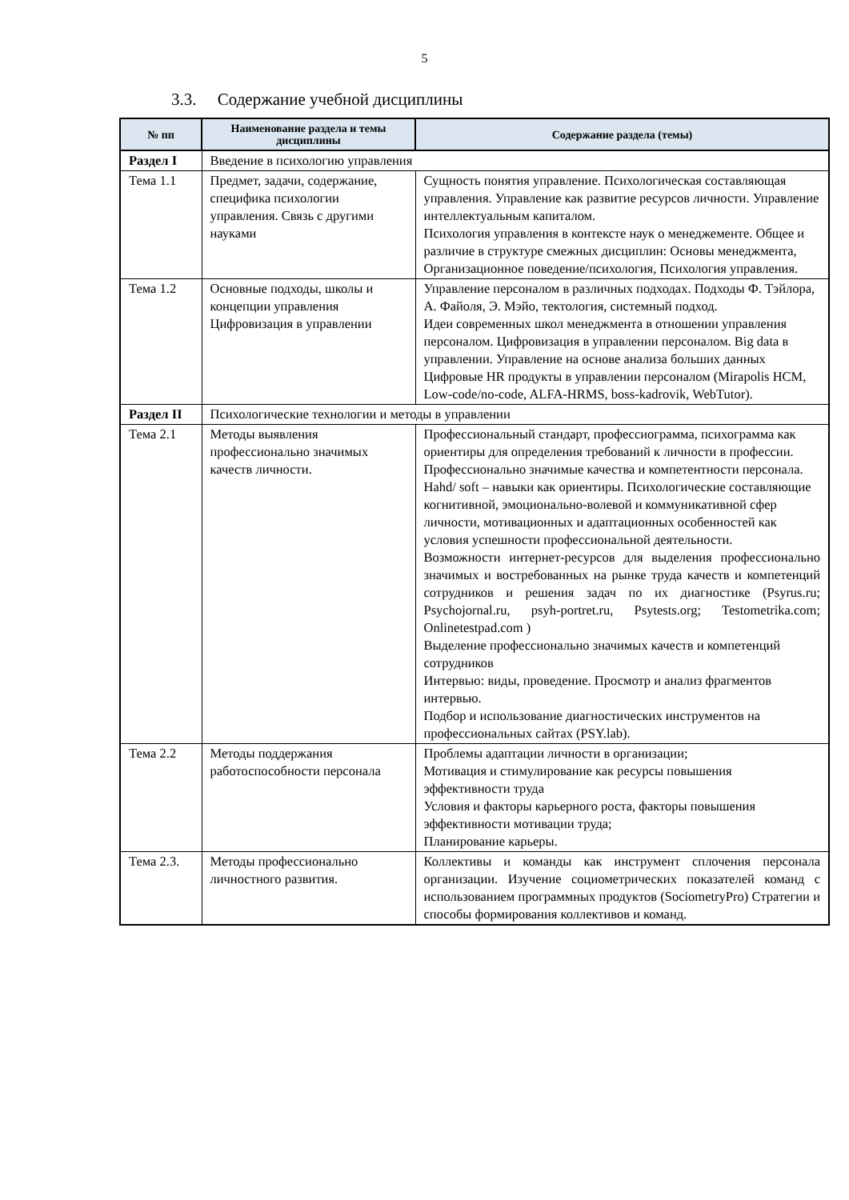5
3.3. Содержание учебной дисциплины
| № пп | Наименование раздела и темы дисциплины | Содержание раздела (темы) |
| --- | --- | --- |
| Раздел I | Введение в психологию управления | |
| Тема 1.1 | Предмет, задачи, содержание, специфика психологии управления. Связь с другими науками | Сущность понятия управление. Психологическая составляющая управления. Управление как развитие ресурсов личности. Управление интеллектуальным капиталом. Психология управления в контексте наук о менеджементе. Общее и различие в структуре смежных дисциплин: Основы менеджмента, Организационное поведение/психология, Психология управления. |
| Тема 1.2 | Основные подходы, школы и концепции управления Цифровизация в управлении | Управление персоналом в различных подходах. Подходы Ф. Тэйлора, А. Файоля, Э. Мэйо, тектология, системный подход. Идеи современных школ менеджмента в отношении управления персоналом. Цифровизация в управлении персоналом. Big data в управлении. Управление на основе анализа больших данных Цифровые HR продукты в управлении персоналом (Mirapolis HCM, Low-code/no-code, ALFA-HRMS, boss-kadrovik, WebTutor). |
| Раздел II | Психологические технологии и методы в управлении | |
| Тема 2.1 | Методы выявления профессионально значимых качеств личности. | Профессиональный стандарт, профессиограмма, психограмма как ориентиры для определения требований к личности в профессии. Профессионально значимые качества и компетентности персонала. Hahd/ soft – навыки как ориентиры. Психологические составляющие когнитивной, эмоционально-волевой и коммуникативной сфер личности, мотивационных и адаптационных особенностей как условия успешности профессиональной деятельности. Возможности интернет-ресурсов для выделения профессионально значимых и востребованных на рынке труда качеств и компетенций сотрудников и решения задач по их диагностике (Psyrus.ru; Psychojornal.ru, psyh-portret.ru, Psytests.org; Testometrika.com; Onlinetestpad.com ) Выделение профессионально значимых качеств и компетенций сотрудников Интервью: виды, проведение. Просмотр и анализ фрагментов интервью. Подбор и использование диагностических инструментов на профессиональных сайтах (PSY.lab). |
| Тема 2.2 | Методы поддержания работоспособности персонала | Проблемы адаптации личности в организации; Мотивация и стимулирование как ресурсы повышения эффективности труда Условия и факторы карьерного роста, факторы повышения эффективности мотивации труда; Планирование карьеры. |
| Тема 2.3. | Методы профессионально личностного развития. | Коллективы и команды как инструмент сплочения персонала организации. Изучение социометрических показателей команд с использованием программных продуктов (SociometryPro) Стратегии и способы формирования коллективов и команд. |